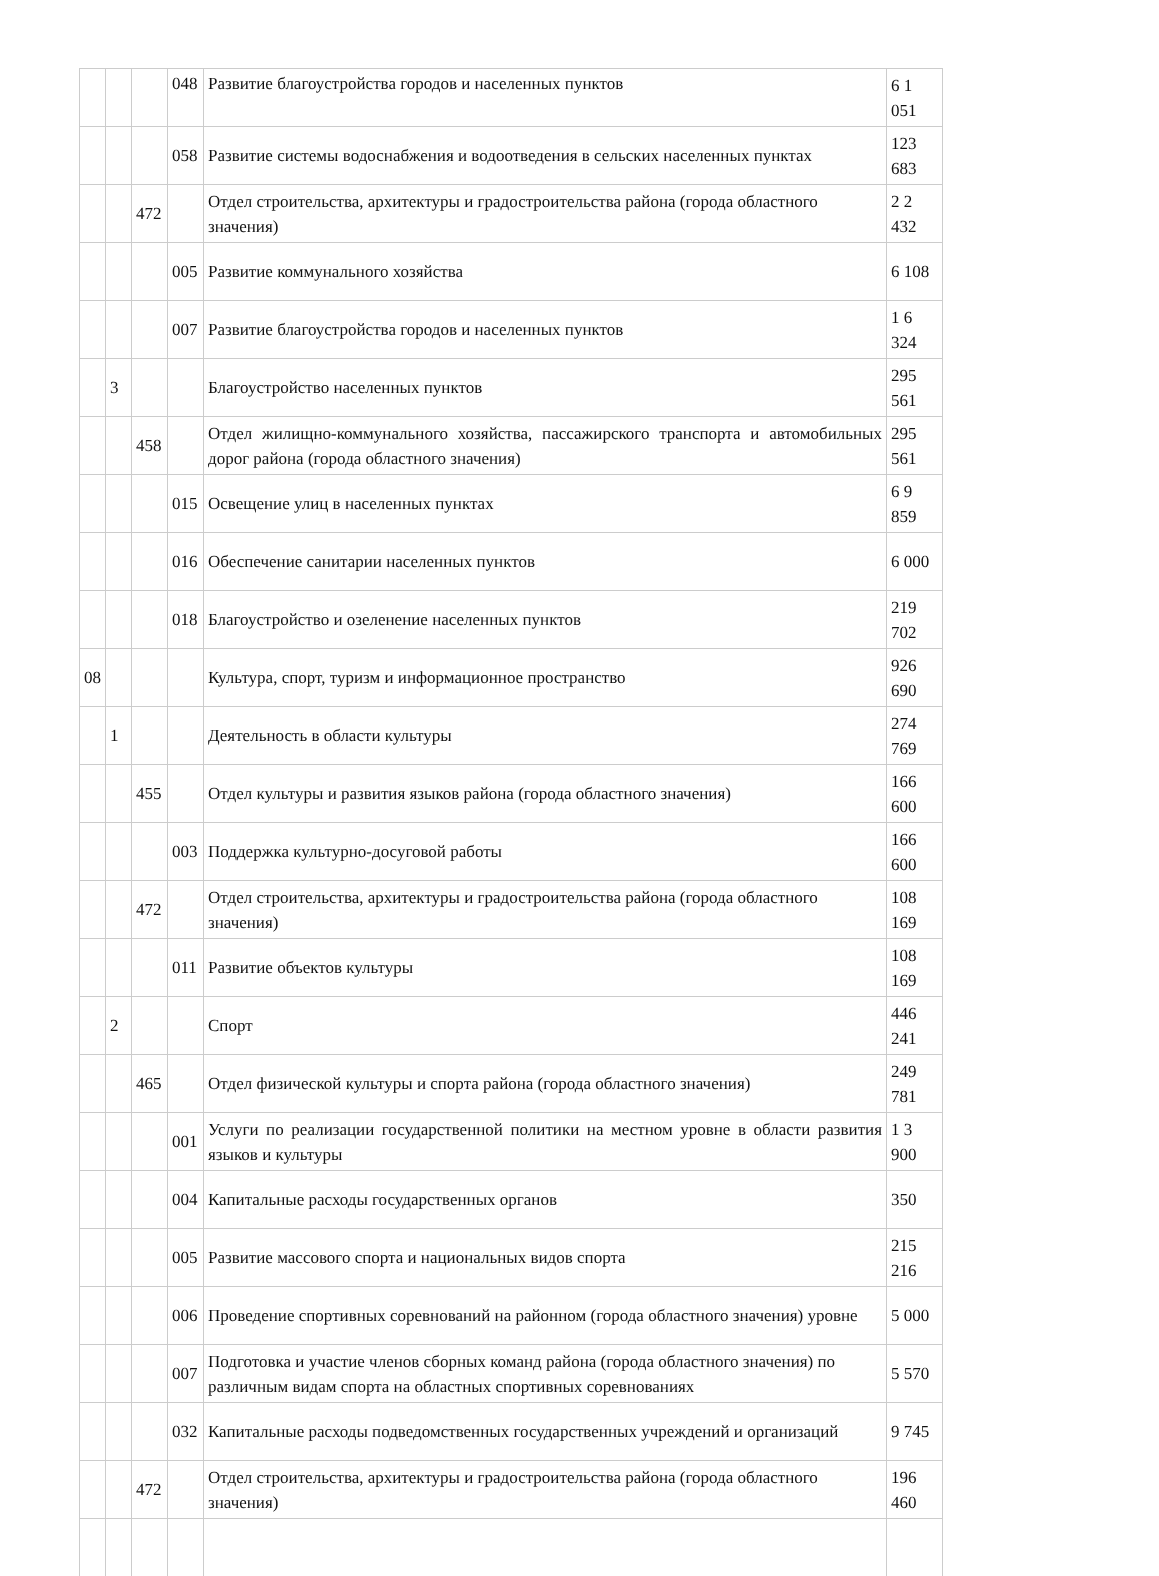| | | | 048 | Развитие благоустройства городов и населенных пунктов | 6 1 051 |
| | | | 058 | Развитие системы водоснабжения и водоотведения в сельских населенных пунктах | 123 683 |
| | | 472 | | Отдел строительства, архитектуры и градостроительства района (города областного значения) | 2 2 432 |
| | | | 005 | Развитие коммунального хозяйства | 6 108 |
| | | | 007 | Развитие благоустройства городов и населенных пунктов | 1 6 324 |
| | 3 | | | Благоустройство населенных пунктов | 295 561 |
| | | 458 | | Отдел жилищно-коммунального хозяйства, пассажирского транспорта и автомобильных дорог района (города областного значения) | 295 561 |
| | | | 015 | Освещение улиц в населенных пунктах | 6 9 859 |
| | | | 016 | Обеспечение санитарии населенных пунктов | 6 000 |
| | | | 018 | Благоустройство и озеленение населенных пунктов | 219 702 |
| 08 | | | | Культура, спорт, туризм и информационное пространство | 926 690 |
| | 1 | | | Деятельность в области культуры | 274 769 |
| | | 455 | | Отдел культуры и развития языков района (города областного значения) | 166 600 |
| | | | 003 | Поддержка культурно-досуговой работы | 166 600 |
| | | 472 | | Отдел строительства, архитектуры и градостроительства района (города областного значения) | 108 169 |
| | | | 011 | Развитие объектов культуры | 108 169 |
| | 2 | | | Спорт | 446 241 |
| | | 465 | | Отдел физической культуры и спорта района (города областного значения) | 249 781 |
| | | | 001 | Услуги по реализации государственной политики на местном уровне в области развития языков и культуры | 1 3 900 |
| | | | 004 | Капитальные расходы государственных органов | 350 |
| | | | 005 | Развитие массового спорта и национальных видов спорта | 215 216 |
| | | | 006 | Проведение спортивных соревнований на районном (города областного значения) уровне | 5 000 |
| | | | 007 | Подготовка и участие членов сборных команд района (города областного значения) по различным видам спорта на областных спортивных соревнованиях | 5 570 |
| | | | 032 | Капитальные расходы подведомственных государственных учреждений и организаций | 9 745 |
| | | 472 | | Отдел строительства, архитектуры и градостроительства района (города областного значения) | 196 460 |